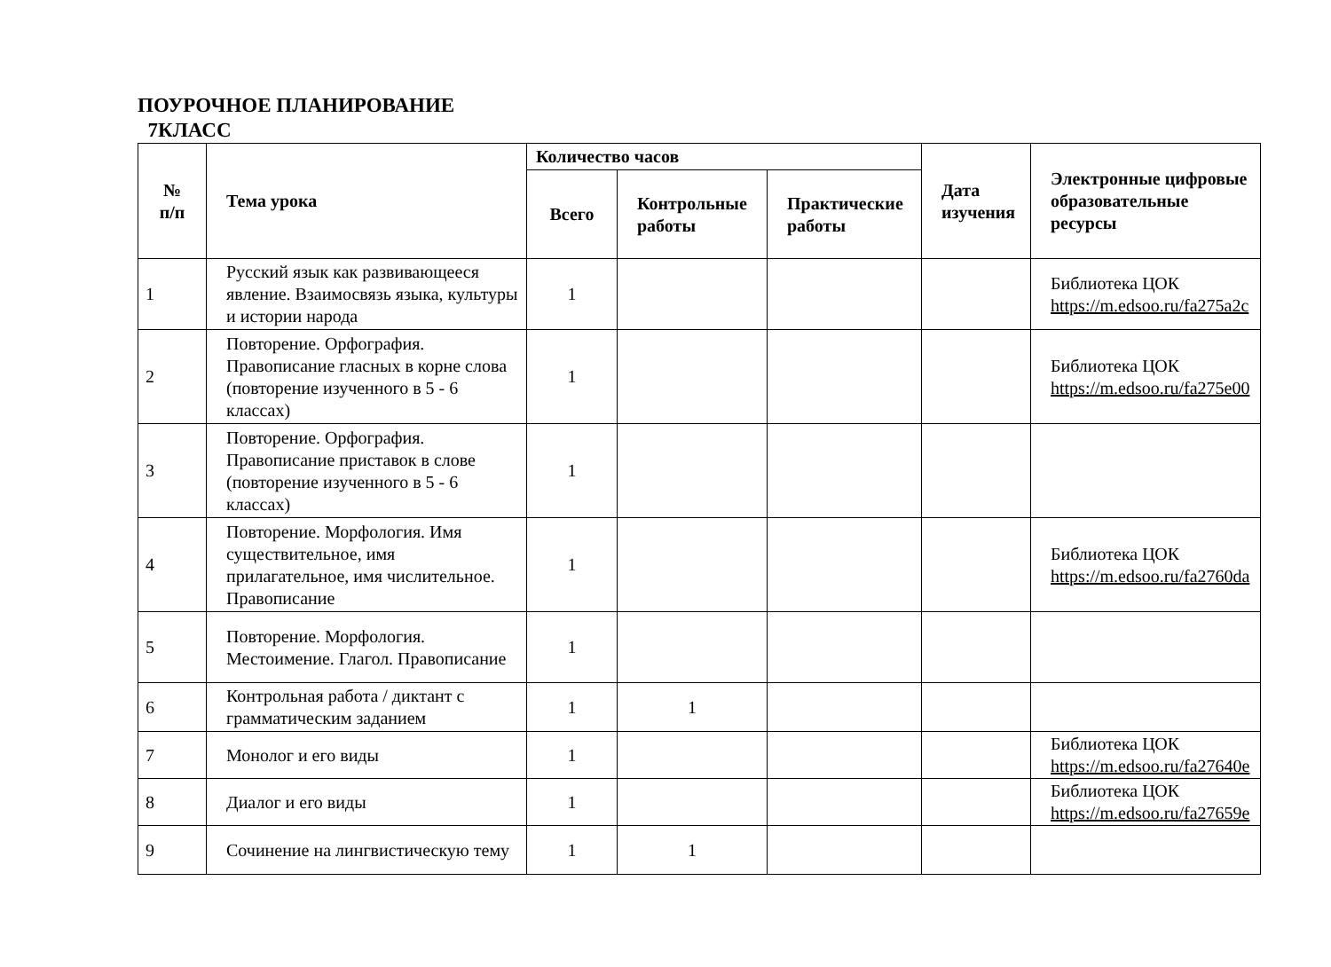ПОУРОЧНОЕ ПЛАНИРОВАНИЕ
7КЛАСС
| № п/п | Тема урока | Количество часов | | | Дата изучения | Электронные цифровые образовательные ресурсы |
| --- | --- | --- | --- | --- | --- | --- |
| | | Всего | Контрольные работы | Практические работы | | |
| 1 | Русский язык как развивающееся явление. Взаимосвязь языка, культуры и истории народа | 1 | | | | Библиотека ЦОК https://m.edsoo.ru/fa275a2c |
| 2 | Повторение. Орфография. Правописание гласных в корне слова (повторение изученного в 5 - 6 классах) | 1 | | | | Библиотека ЦОК https://m.edsoo.ru/fa275e00 |
| 3 | Повторение. Орфография. Правописание приставок в слове (повторение изученного в 5 - 6 классах) | 1 | | | | |
| 4 | Повторение. Морфология. Имя существительное, имя прилагательное, имя числительное. Правописание | 1 | | | | Библиотека ЦОК https://m.edsoo.ru/fa2760da |
| 5 | Повторение. Морфология. Местоимение. Глагол. Правописание | 1 | | | | |
| 6 | Контрольная работа / диктант с грамматическим заданием | 1 | 1 | | | |
| 7 | Монолог и его виды | 1 | | | | Библиотека ЦОК https://m.edsoo.ru/fa27640e |
| 8 | Диалог и его виды | 1 | | | | Библиотека ЦОК https://m.edsoo.ru/fa27659e |
| 9 | Сочинение на лингвистическую тему | 1 | 1 | | | |